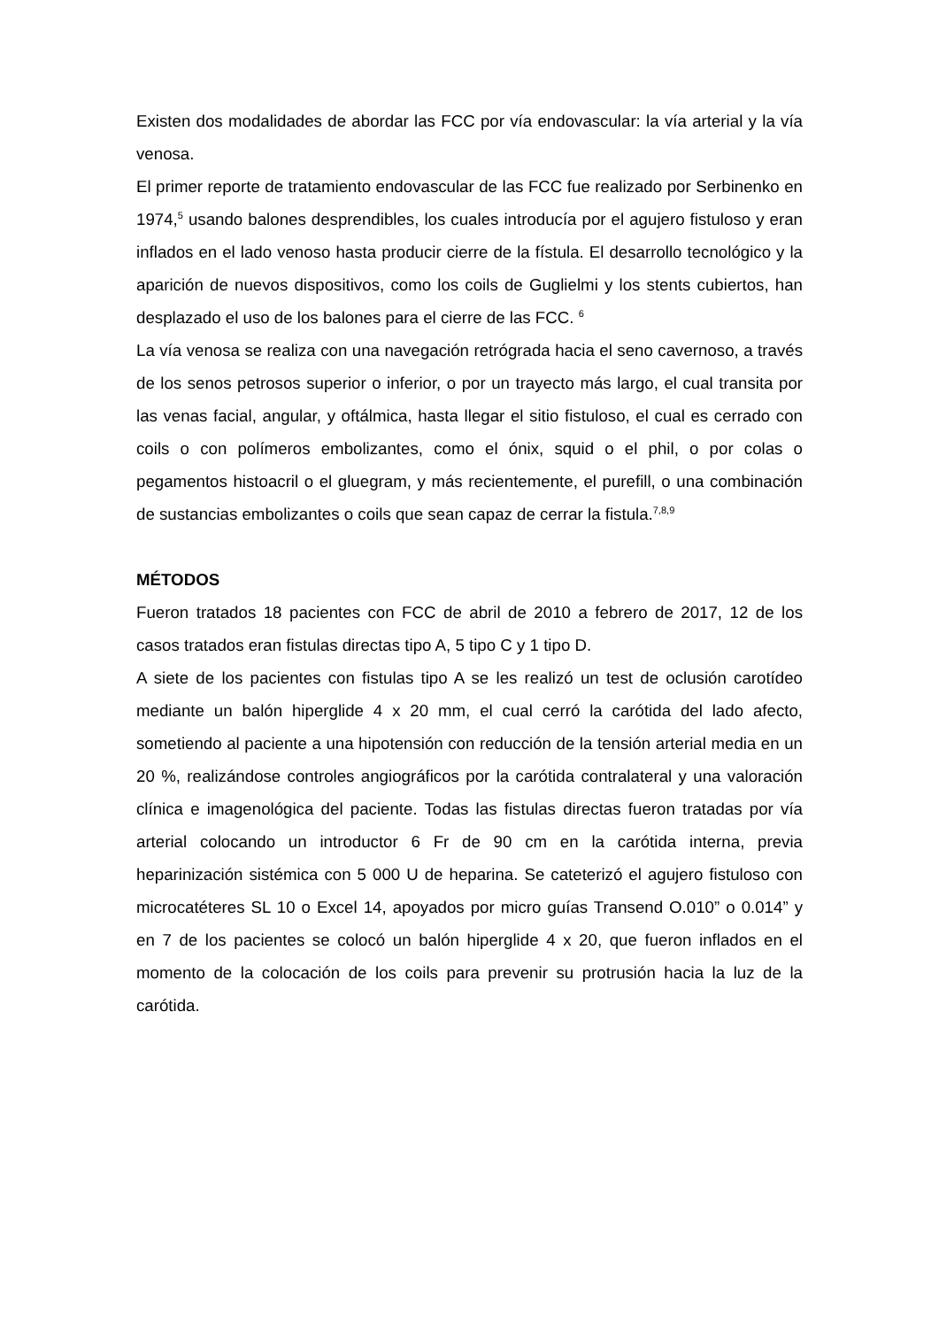Existen dos modalidades de abordar las FCC por vía endovascular: la vía arterial y la vía venosa.
El primer reporte de tratamiento endovascular de las FCC fue realizado por Serbinenko en 1974,<sup>5</sup> usando balones desprendibles, los cuales introducía por el agujero fistuloso y eran inflados en el lado venoso hasta producir cierre de la fístula. El desarrollo tecnológico y la aparición de nuevos dispositivos, como los coils de Guglielmi y los stents cubiertos, han desplazado el uso de los balones para el cierre de las FCC. <sup>6</sup>
La vía venosa se realiza con una navegación retrógrada hacia el seno cavernoso, a través de los senos petrosos superior o inferior, o por un trayecto más largo, el cual transita por las venas facial, angular, y oftálmica, hasta llegar el sitio fistuloso, el cual es cerrado con coils o con polímeros embolizantes, como el ónix, squid o el phil, o por colas o pegamentos histoacril o el gluegram, y más recientemente, el purefill, o una combinación de sustancias embolizantes o coils que sean capaz de cerrar la fistula.<sup>7,8,9</sup>
MÉTODOS
Fueron tratados 18 pacientes con FCC de abril de 2010 a febrero de 2017, 12 de los casos tratados eran fistulas directas tipo A, 5 tipo C y 1 tipo D.
A siete de los pacientes con fistulas tipo A se les realizó un test de oclusión carotídeo mediante un balón hiperglide 4 x 20 mm, el cual cerró la carótida del lado afecto, sometiendo al paciente a una hipotensión con reducción de la tensión arterial media en un 20 %, realizándose controles angiográficos por la carótida contralateral y una valoración clínica e imagenológica del paciente. Todas las fistulas directas fueron tratadas por vía arterial colocando un introductor 6 Fr de 90 cm en la carótida interna, previa heparinización sistémica con 5 000 U de heparina. Se cateterizó el agujero fistuloso con microcatéteres SL 10 o Excel 14, apoyados por micro guías Transend O.010” o 0.014” y en 7 de los pacientes se colocó un balón hiperglide 4 x 20, que fueron inflados en el momento de la colocación de los coils para prevenir su protrusión hacia la luz de la carótida.